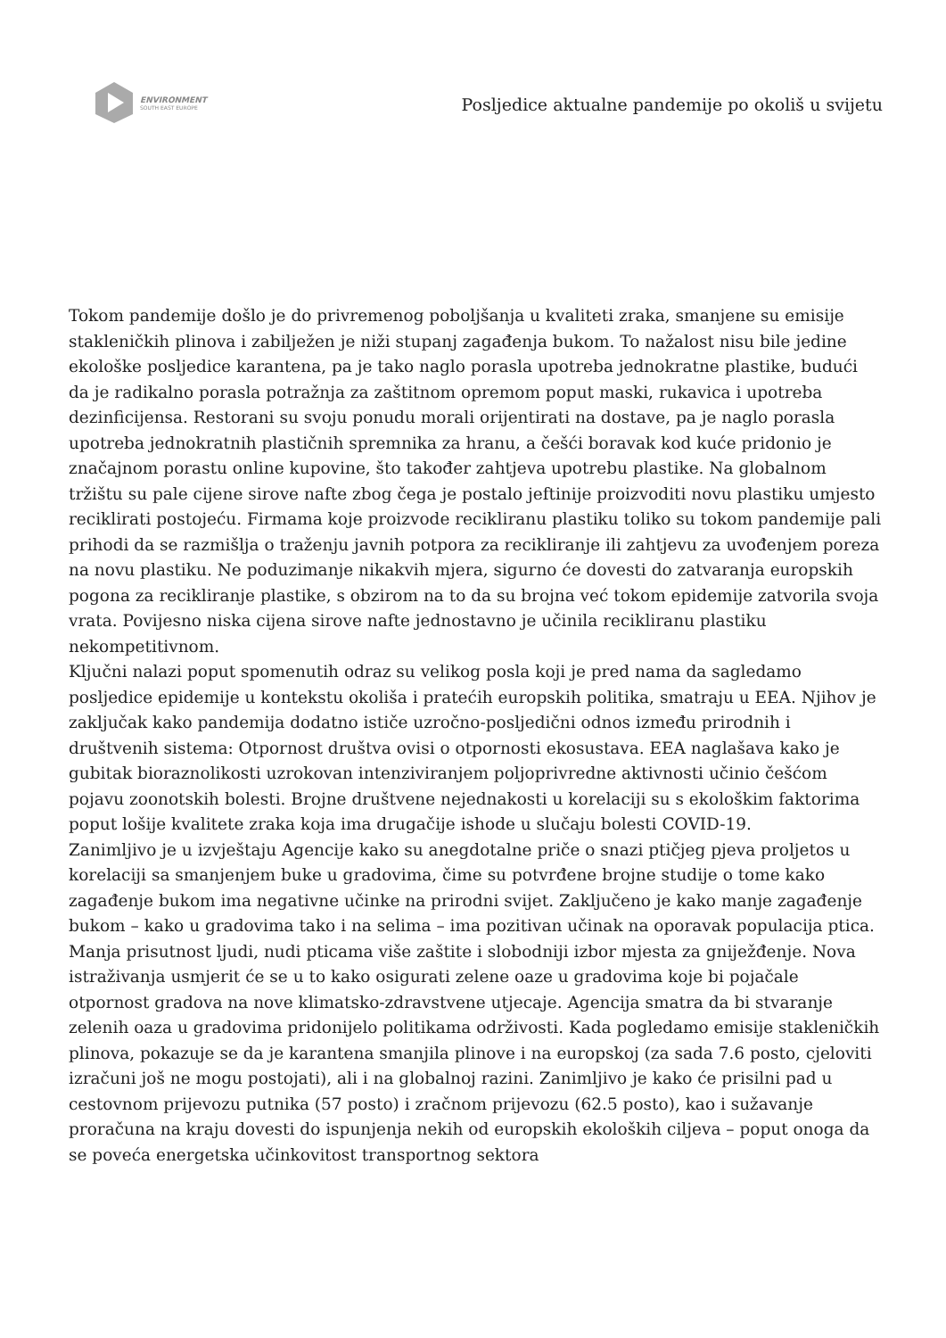ENVIRONMENT
SOUTH EAST EUROPE
Posljedice aktualne pandemije po okoliš u svijetu
Tokom pandemije došlo je do privremenog poboljšanja u kvaliteti zraka, smanjene su emisije stakleničkih plinova i zabilježen je niži stupanj zagađenja bukom. To nažalost nisu bile jedine ekološke posljedice karantena, pa je tako naglo porasla upotreba jednokratne plastike, budući da je radikalno porasla potražnja za zaštitnom opremom poput maski, rukavica i upotreba dezinficijensa. Restorani su svoju ponudu morali orijentirati na dostave, pa je naglo porasla upotreba jednokratnih plastičnih spremnika za hranu, a češći boravak kod kuće pridonio je značajnom porastu online kupovine, što također zahtjeva upotrebu plastike. Na globalnom tržištu su pale cijene sirove nafte zbog čega je postalo jeftinije proizvoditi novu plastiku umjesto reciklirati postojeću. Firmama koje proizvode recikliranu plastiku toliko su tokom pandemije pali prihodi da se razmišlja o traženju javnih potpora za recikliranje ili zahtjevu za uvođenjem poreza na novu plastiku. Ne poduzimanje nikakvih mjera, sigurno će dovesti do zatvaranja europskih pogona za recikliranje plastike, s obzirom na to da su brojna već tokom epidemije zatvorila svoja vrata. Povijesno niska cijena sirove nafte jednostavno je učinila recikliranu plastiku nekompetitivnom.
Ključni nalazi poput spomenutih odraz su velikog posla koji je pred nama da sagledamo posljedice epidemije u kontekstu okoliša i pratećih europskih politika, smatraju u EEA. Njihov je zaključak kako pandemija dodatno ističe uzročno-posljedični odnos između prirodnih i društvenih sistema: Otpornost društva ovisi o otpornosti ekosustava. EEA naglašava kako je gubitak bioraznolikosti uzrokovan intenziviranjem poljoprivredne aktivnosti učinio češćom pojavu zoonotskih bolesti. Brojne društvene nejednakosti u korelaciji su s ekološkim faktorima poput lošije kvalitete zraka koja ima drugačije ishode u slučaju bolesti COVID-19.
Zanimljivo je u izvještaju Agencije kako su anegdotalne priče o snazi ptičjeg pjeva proljetos u korelaciji sa smanjenjem buke u gradovima, čime su potvrđene brojne studije o tome kako zagađenje bukom ima negativne učinke na prirodni svijet. Zaključeno je kako manje zagađenje bukom – kako u gradovima tako i na selima – ima pozitivan učinak na oporavak populacija ptica. Manja prisutnost ljudi, nudi pticama više zaštite i slobodniji izbor mjesta za gniježđenje. Nova istraživanja usmjerit će se u to kako osigurati zelene oaze u gradovima koje bi pojačale otpornost gradova na nove klimatsko-zdravstvene utjecaje. Agencija smatra da bi stvaranje zelenih oaza u gradovima pridonijelo politikama održivosti. Kada pogledamo emisije stakleničkih plinova, pokazuje se da je karantena smanjila plinove i na europskoj (za sada 7.6 posto, cjeloviti izračuni još ne mogu postojati), ali i na globalnoj razini. Zanimljivo je kako će prisilni pad u cestovnom prijevozu putnika (57 posto) i zračnom prijevozu (62.5 posto), kao i sužavanje proračuna na kraju dovesti do ispunjenja nekih od europskih ekoloških ciljeva – poput onoga da se poveća energetska učinkovitost transportnog sektora